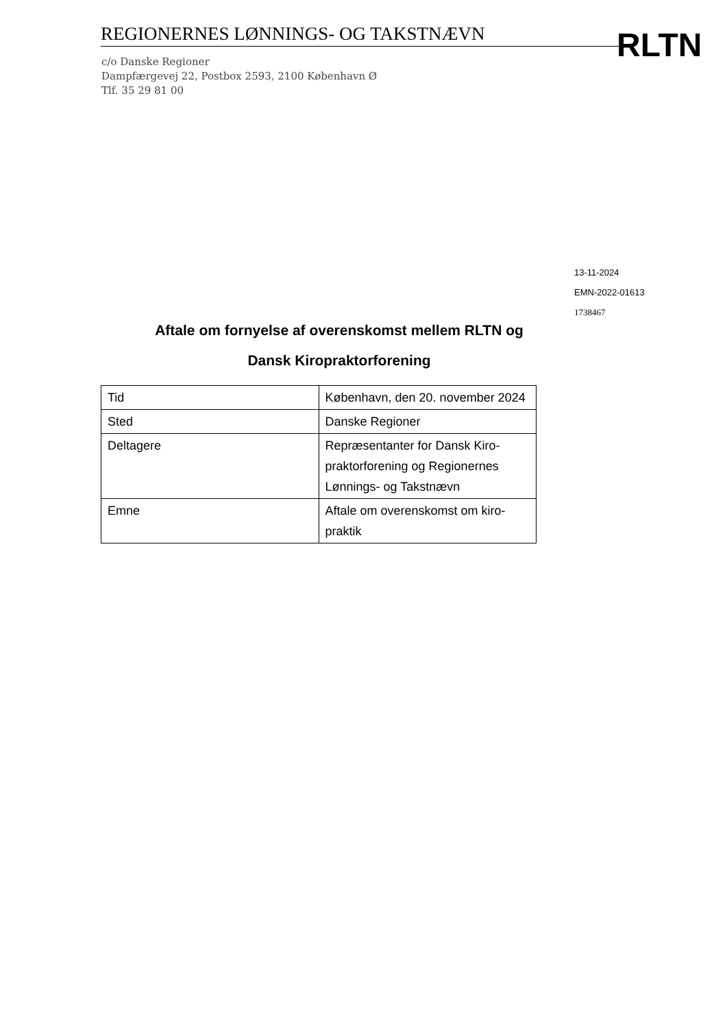REGIONERNES LØNNINGS- OG TAKSTNÆVN RLTN
c/o Danske Regioner
Dampfærgevej 22, Postbox 2593, 2100 København Ø
Tlf. 35 29 81 00
13-11-2024
EMN-2022-01613
1738467
Aftale om fornyelse af overenskomst mellem RLTN og
Dansk Kiropraktorforening
| Tid | København, den 20. november 2024 |
| Sted | Danske Regioner |
| Deltagere | Repræsentanter for Dansk Kiro-praktorforening og Regionernes Lønnings- og Takstnævn |
| Emne | Aftale om overenskomst om kiro-praktik |